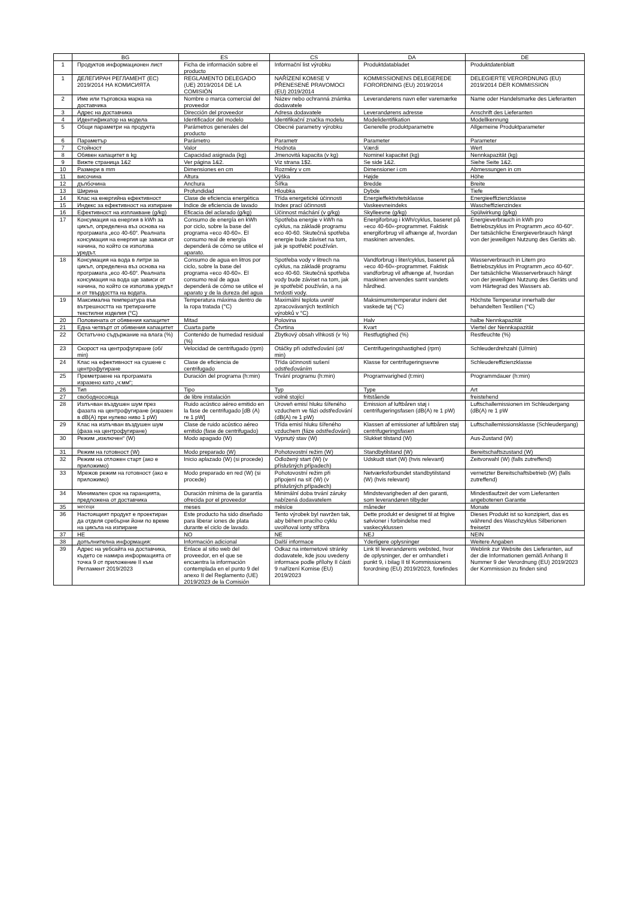| | BG | ES | CS | DA | DE |
| --- | --- | --- | --- | --- | --- |
| 1 | Продуктов информационен лист | Ficha de información sobre el producto | Informační list výrobku | Produktdatabladet | Produktdatenblatt |
| 1 | ДЕЛЕГИРАН РЕГЛАМЕНТ (ЕС) 2019/2014 НА КОМИСИЯТА | REGLAMENTO DELEGADO (UE) 2019/2014 DE LA COMISIÓN | NAŘÍZENÍ KOMISE V PŘENESENÉ PRAVOMOCI (EU) 2019/2014 | KOMMISSIONENS DELEGEREDE FORORDNING (EU) 2019/2014 | DELEGIERTE VERORDNUNG (EU) 2019/2014 DER KOMMISSION |
| 2 | Име или търговска марка на доставчика | Nombre o marca comercial del proveedor | Název nebo ochranná známka dodavatele | Leverandørens navn eller varemærke | Name oder Handelsmarke des Lieferanten |
| 3 | Адрес на доставчика | Dirección del proveedor | Adresa dodavatele | Leverandørens adresse | Anschrift des Lieferanten |
| 4 | Идентификатор на модела | Identificador del modelo | Identifikační značka modelu | Modelidentifikation | Modellkennung |
| 5 | Общи параметри на продукта | Parámetros generales del producto | Obecné parametry výrobku | Generelle produktparametre | Allgemeine Produktparameter |
| 6 | Параметър | Parámetro | Parametr | Parameter | Parameter |
| 7 | Стойност | Valor | Hodnota | Værdi | Wert |
| 8 | Обявен капацитет в kg | Capacidad asignada (kg) | Jmenovitá kapacita (v kg) | Nominel kapacitet (kg) | Nennkapazität (kg) |
| 9 | Вижте страница 1&2 | Ver página 1&2. | Viz strana 1$2. | Se side 1&2. | Siehe Seite 1&2. |
| 10 | Размери в mm | Dimensiones en cm | Rozměry v cm | Dimensioner i cm | Abmessungen in cm |
| 11 | височина | Altura | Výška | Højde | Höhe |
| 12 | дълбочина | Anchura | Šířka | Bredde | Breite |
| 13 | Ширина | Profundidad | Hloubka | Dybde | Tiefe |
| 14 | Клас на енергийна ефективност | Clase de eficiencia energética | Třída energetické účinnosti | Energieffektivitetsklasse | Energieeffizienzklasse |
| 15 | Индекс за ефективност на изпиране | Índice de eficiencia de lavado | Index prací účinnosti | Vaskeevneindeks | Wascheffizienzindex |
| 16 | Ефективност на изплакване (g/kg) | Eficacia del aclarado (g/kg) | Účinnost máchání (v g/kg) | Skylleevne (g/kg) | Spülwirkung (g/kg) |
| 17 | Консумация на енергия в kWh за цикъл, определена въз основа на програмата „eco 40-60“. Реалната консумация на енергия ще зависи от начина, по който се използва уредът. | Consumo de energía en kWh por ciclo, sobre la base del programa «eco 40-60». El consumo real de energía dependerá de cómo se utilice el aparato. | Spotřeba energie v kWh na cyklus, na základě programu eco 40-60. Skutečná spotřeba energie bude záviset na tom, jak je spotřebič používán. | Energiforbrug i kWh/cyklus, baseret på »eco 40-60«-programmet. Faktisk energiforbrug vil afhænge af, hvordan maskinen anvendes. | Energieverbrauch in kWh pro Betriebszyklus im Programm „eco 40-60“. Der tatsächliche Energieverbrauch hängt von der jeweiligen Nutzung des Geräts ab. |
| 18 | Консумация на вода в литри за цикъл, определена въз основа на програмата „eco 40-60“. Реалната консумация на вода ще зависи от начина, по който се използва уредът и от твърдостта на водата. | Consumo de agua en litros por ciclo, sobre la base del programa «eco 40-60». El consumo real de agua dependerá de cómo se utilice el aparato y de la dureza del agua | Spotřeba vody v litrech na cyklus, na základě programu eco 40-60. Skutečná spotřeba vody bude záviset na tom, jak je spotřebič používán, a na tvrdosti vody. | Vandforbrug i liter/cyklus, baseret på »eco 40-60«-programmet. Faktisk vandforbrug vil afhænge af, hvordan maskinen anvendes samt vandets hårdhed. | Wasserverbrauch in Litern pro Betriebszyklus im Programm „eco 40-60“. Der tatsächliche Wasserverbrauch hängt von der jeweiligen Nutzung des Geräts und vom Härtegrad des Wassers ab. |
| 19 | Максимална температура във вътрешността на третираните текстилни изделия (°C) | Temperatura máxima dentro de la ropa tratada (°C) | Maximální teplota uvnitř zpracovávaných textilních výrobků v °C) | Maksimumstemperatur indeni det vaskede tøj (°C) | Höchste Temperatur innerhalb der behandelten Textilien (°C) |
| 20 | Половината от обявения капацитет | Mitad | Polovina | Halv | halbe Nennkapazität |
| 21 | Една четвърт от обявения капацитет | Cuarta parte | Čtvrtina | Kvart | Viertel der Nennkapazität |
| 22 | Остатъчно съдържание на влага (%) | Contenido de humedad residual (%) | Zbytkový obsah vlhkosti (v %) | Restfugtighed (%) | Restfeuchte (%) |
| 23 | Скорост на центрофугиране (об/ min) | Velocidad de centrifugado (rpm) | Otáčky při odstřeďování (ot/ min) | Centrifugeringshastighed (rpm) | Schleuderdrehzahl (U/min) |
| 24 | Клас на ефективност на сушене с центрофугиране | Clase de eficiencia de centrifugado | Třída účinnosti sušení odstřeďováním | Klasse for centrifugeringsevne | Schleudereffizienzklasse |
| 25 | Преметраене на програмата изразено като „ч:мм“; | Duración del programa (h:min) | Trvání programu (h:min) | Programvarighed (t:min) | Programmdauer (h:min) |
| 26 | Тип | Tipo | Typ | Type | Art |
| 27 | свободносояща | de libre instalación | volně stojící | fritstående | freistehend |
| 28 | Излъчван въздушен шум през фазата на центрофугиране (изразен в dB(A) при нулево ниво 1 pW) | Ruido acústico aéreo emitido en la fase de centrifugado [dB (A) re 1 pW] | Úroveň emisí hluku šířeného vzduchem ve fázi odstřeďování (dB(A) re 1 pW) | Emission af luftbåren støj i centrifugeringsfasen (dB(A) re 1 pW) | Luftschallemissionen im Schleudergang (dB(A) re 1 pW |
| 29 | Клас на излъчван въздушен шум (фаза на центрофугиране) | Clase de ruido acústico aéreo emitido (fase de centrifugado) | Třída emisí hluku šířeného vzduchem (fáze odstřeďování) | Klassen af emissioner af luftbåren støj centrifugeringsfasen | Luftschallemissionsklasse (Schleudergang) |
| 30 | Режим „изключен“ (W) | Modo apagado (W) | Vypnutý stav (W) | Slukket tilstand (W) | Aus-Zustand (W) |
| 31 | Режим на готовност (W) | Modo preparado (W) | Pohotovostní režim (W) | Standbytilstand (W) | Bereitschaftszustand (W) |
| 32 | Режим на отложен старт (ако е приложимо) | Inicio aplazado (W) (si procede) | Odložený start (W) (v příslušných případech) | Udskudt start (W) (hvis relevant) | Zeitvorwahl (W) (falls zutreffend) |
| 33 | Мрежов режим на готовност (ако е приложимо) | Modo preparado en red (W) (si procede) | Pohotovostní režim při připojení na síť (W) (v příslušných případech) | Netværksforbundet standbytilstand (W) (hvis relevant) | vernetzter Bereitschaftsbetrieb (W) (falls zutreffend) |
| 34 | Минимален срок на гаранцията, предложена от доставчика | Duración mínima de la garantía ofrecida por el proveedor | Minimální doba trvání záruky nabízená dodavatelem | Mindstevarigheden af den garanti, som leverandøren tilbyder | Mindestlaufzeit der vom Lieferanten angebotenen Garantie |
| 35 | месеци | meses | měsíce | måneder | Monate |
| 36 | Настоящият продукт е проектиран да отделя сребърни йони по време на цикъла на изпиране | Este producto ha sido diseñado para liberar iones de plata durante el ciclo de lavado. | Tento výrobek byl navržen tak, aby během pracího cyklu uvolňoval ionty stříbra | Dette produkt er designet til at frigive sølvioner i forbindelse med vaskecyklussen | Dieses Produkt ist so konzipiert, das es während des Waschzyklus Silberionen freisetzt |
| 37 | НЕ | NO | NE | NEJ | NEIN |
| 38 | допълнителна информация: | Información adicional | Další informace | Yderligere oplysninger | Weitere Angaben |
| 39 | Адрес на уебсайта на доставчика, където се намира информацията от точка 9 от приложение II към Регламент 2019/2023 | Enlace al sitio web del proveedor, en el que se encuentra la información contemplada en el punto 9 del anexo II del Reglamento (UE) 2019/2023 de la Comisión | Odkaz na internetové stránky dodavatele, kde jsou uvedeny informace podle přílohy II části 9 nařízení Komise (EU) 2019/2023 | Link til leverandørens websted, hvor de oplysninger, der er omhandlet i punkt 9, i bilag II til Kommissionens forordning (EU) 2019/2023, forefindes | Weblink zur Website des Lieferanten, auf der die Informationen gemäß Anhang II Nummer 9 der Verordnung (EU) 2019/2023 der Kommission zu finden sind |